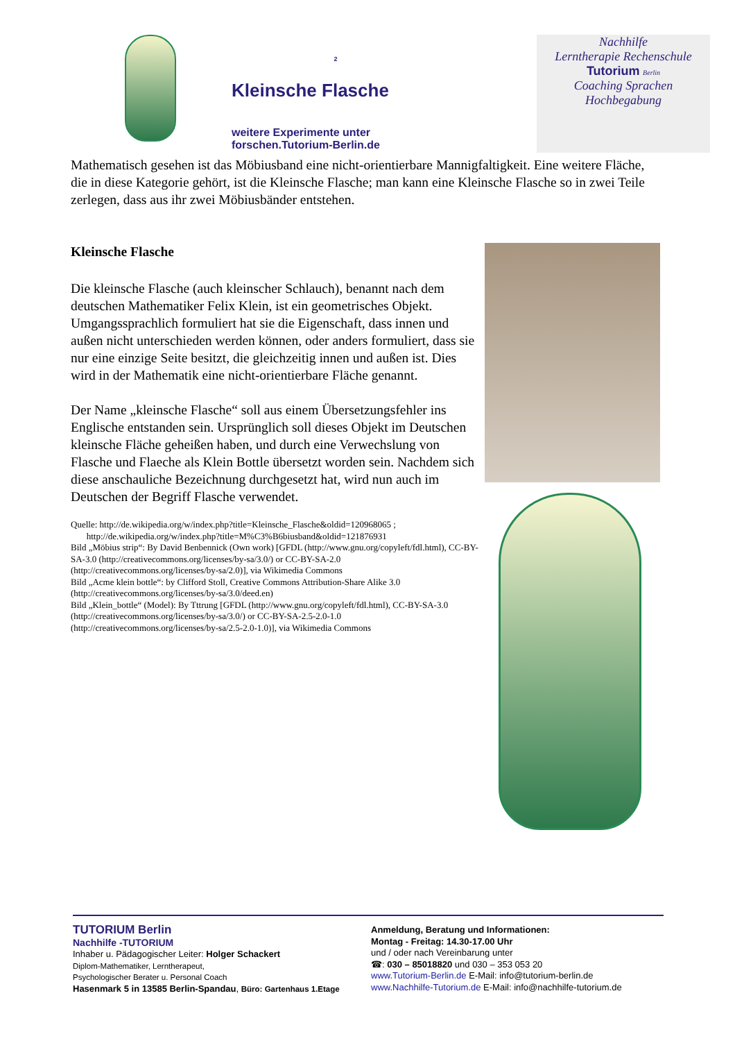2
Kleinsche Flasche
weitere Experimente unter
forschen.Tutorium-Berlin.de
Nachhilfe
Lerntherapie Rechenschule
Tutorium Berlin
Coaching Sprachen
Hochbegabung
Mathematisch gesehen ist das Möbiusband eine nicht-orientierbare Mannigfaltigkeit. Eine weitere Fläche, die in diese Kategorie gehört, ist die Kleinsche Flasche; man kann eine Kleinsche Flasche so in zwei Teile zerlegen, dass aus ihr zwei Möbiusbänder entstehen.
Kleinsche Flasche
Die kleinsche Flasche (auch kleinscher Schlauch), benannt nach dem deutschen Mathematiker Felix Klein, ist ein geometrisches Objekt. Umgangssprachlich formuliert hat sie die Eigenschaft, dass innen und außen nicht unterschieden werden können, oder anders formuliert, dass sie nur eine einzige Seite besitzt, die gleichzeitig innen und außen ist. Dies wird in der Mathematik eine nicht-orientierbare Fläche genannt.
Der Name „kleinsche Flasche“ soll aus einem Übersetzungsfehler ins Englische entstanden sein. Ursprünglich soll dieses Objekt im Deutschen kleinsche Fläche geheißen haben, und durch eine Verwechslung von Flasche und Flaeche als Klein Bottle übersetzt worden sein. Nachdem sich diese anschauliche Bezeichnung durchgesetzt hat, wird nun auch im Deutschen der Begriff Flasche verwendet.
Quelle: http://de.wikipedia.org/w/index.php?title=Kleinsche_Flasche&oldid=120968065 ;
http://de.wikipedia.org/w/index.php?title=M%C3%B6biusband&oldid=121876931
Bild „Möbius strip“: By David Benbennick (Own work) [GFDL (http://www.gnu.org/copyleft/fdl.html), CC-BY-SA-3.0 (http://creativecommons.org/licenses/by-sa/3.0/) or CC-BY-SA-2.0 (http://creativecommons.org/licenses/by-sa/2.0)], via Wikimedia Commons
Bild „Acme klein bottle“: by Clifford Stoll, Creative Commons Attribution-Share Alike 3.0 (http://creativecommons.org/licenses/by-sa/3.0/deed.en)
Bild „Klein_bottle“ (Model): By Tttrung [GFDL (http://www.gnu.org/copyleft/fdl.html), CC-BY-SA-3.0 (http://creativecommons.org/licenses/by-sa/3.0/) or CC-BY-SA-2.5-2.0-1.0 (http://creativecommons.org/licenses/by-sa/2.5-2.0-1.0)], via Wikimedia Commons
TUTORIUM Berlin
Nachhilfe -TUTORIUM
Inhaber u. Pädagogischer Leiter: Holger Schackert
Diplom-Mathematiker, Lerntherapeut,
Psychologischer Berater u. Personal Coach
Hasenmark 5 in 13585 Berlin-Spandau, Büro: Gartenhaus 1.Etage
Anmeldung, Beratung und Informationen:
Montag - Freitag: 14.30-17.00 Uhr
und / oder nach Vereinbarung unter
☎: 030 – 85018820 und 030 – 353 053 20
www.Tutorium-Berlin.de E-Mail: info@tutorium-berlin.de
www.Nachhilfe-Tutorium.de E-Mail: info@nachhilfe-tutorium.de